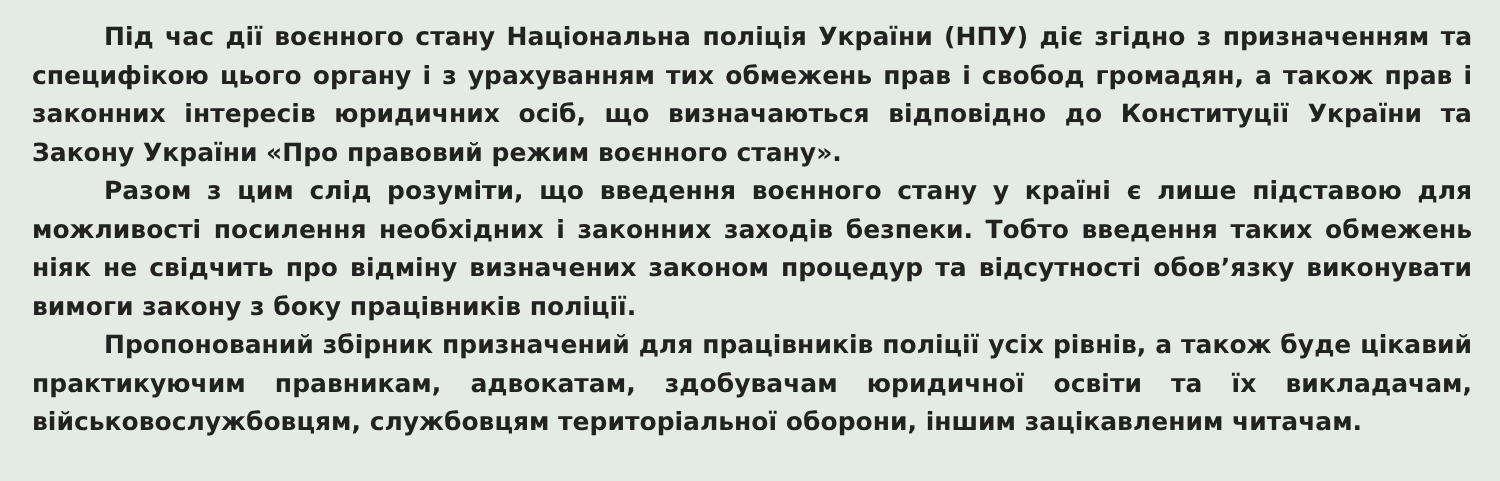Під час дії воєнного стану Національна поліція України (НПУ) діє згідно з призначенням та специфікою цього органу і з урахуванням тих обмежень прав і свобод громадян, а також прав і законних інтересів юридичних осіб, що визначаються відповідно до Конституції України та Закону України «Про правовий режим воєнного стану».
Разом з цим слід розуміти, що введення воєнного стану у країні є лише підставою для можливості посилення необхідних і законних заходів безпеки. Тобто введення таких обмежень ніяк не свідчить про відміну визначених законом процедур та відсутності обов’язку виконувати вимоги закону з боку працівників поліції.
Пропонований збірник призначений для працівників поліції усіх рівнів, а також буде цікавий практикуючим правникам, адвокатам, здобувачам юридичної освіти та їх викладачам, військовослужбовцям, службовцям територіальної оборони, іншим зацікавленим читачам.